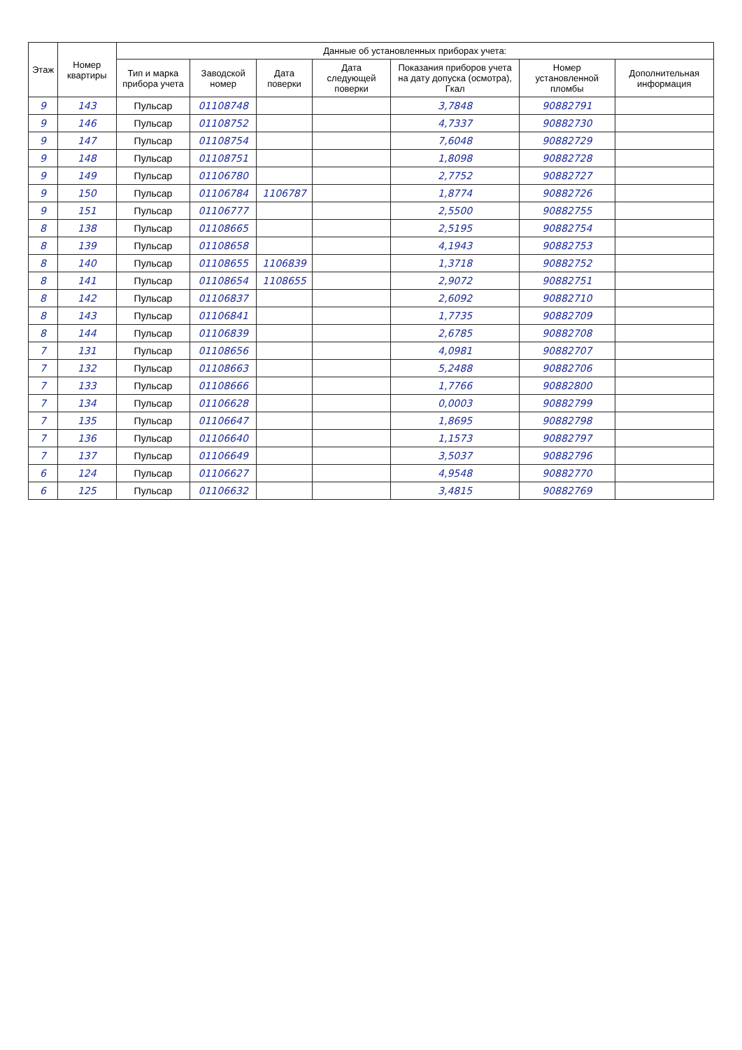| Этаж | Номер квартиры | Данные об установленных приборах учета: | | | | | | |
| --- | --- | --- | --- | --- | --- | --- | --- | --- |
| | | Тип и марка прибора учета | Заводской номер | Дата поверки | Дата следующей поверки | Показания приборов учета на дату допуска (осмотра), Гкал | Номер установленной пломбы | Дополнительная информация |
| 9 | 143 | Пульсар | 01108748 | | | 3,7848 | 90882791 | |
| 9 | 146 | Пульсар | 01108752 | | | 4,7337 | 90882730 | |
| 9 | 147 | Пульсар | 01108754 | | | 7,6048 | 90882729 | |
| 9 | 148 | Пульсар | 01108751 | | | 1,8098 | 90882728 | |
| 9 | 149 | Пульсар | 01106780 | | | 2,7752 | 90882727 | |
| 9 | 150 | Пульсар | 01106784 | 1106787 | | 1,8774 | 90882726 | |
| 9 | 151 | Пульсар | 01106777 | | | 2,5500 | 90882755 | |
| 8 | 138 | Пульсар | 01108665 | | | 2,5195 | 90882754 | |
| 8 | 139 | Пульсар | 01108658 | | | 4,1943 | 90882753 | |
| 8 | 140 | Пульсар | 01108655 | 1106839 | | 1,3718 | 90882752 | |
| 8 | 141 | Пульсар | 01108654 | 1108655 | | 2,9072 | 90882751 | |
| 8 | 142 | Пульсар | 01106837 | | | 2,6092 | 90882710 | |
| 8 | 143 | Пульсар | 01106841 | | | 1,7735 | 90882709 | |
| 8 | 144 | Пульсар | 01106839 | | | 2,6785 | 90882708 | |
| 7 | 131 | Пульсар | 01108656 | | | 4,0981 | 90882707 | |
| 7 | 132 | Пульсар | 01108663 | | | 5,2488 | 90882706 | |
| 7 | 133 | Пульсар | 01108666 | | | 1,7766 | 90882800 | |
| 7 | 134 | Пульсар | 01106628 | | | 0,0003 | 90882799 | |
| 7 | 135 | Пульсар | 01106647 | | | 1,8695 | 90882798 | |
| 7 | 136 | Пульсар | 01106640 | | | 1,1573 | 90882797 | |
| 7 | 137 | Пульсар | 01106649 | | | 3,5037 | 90882796 | |
| 6 | 124 | Пульсар | 01106627 | | | 4,9548 | 90882770 | |
| 6 | 125 | Пульсар | 01106632 | | | 3,4815 | 90882769 | |